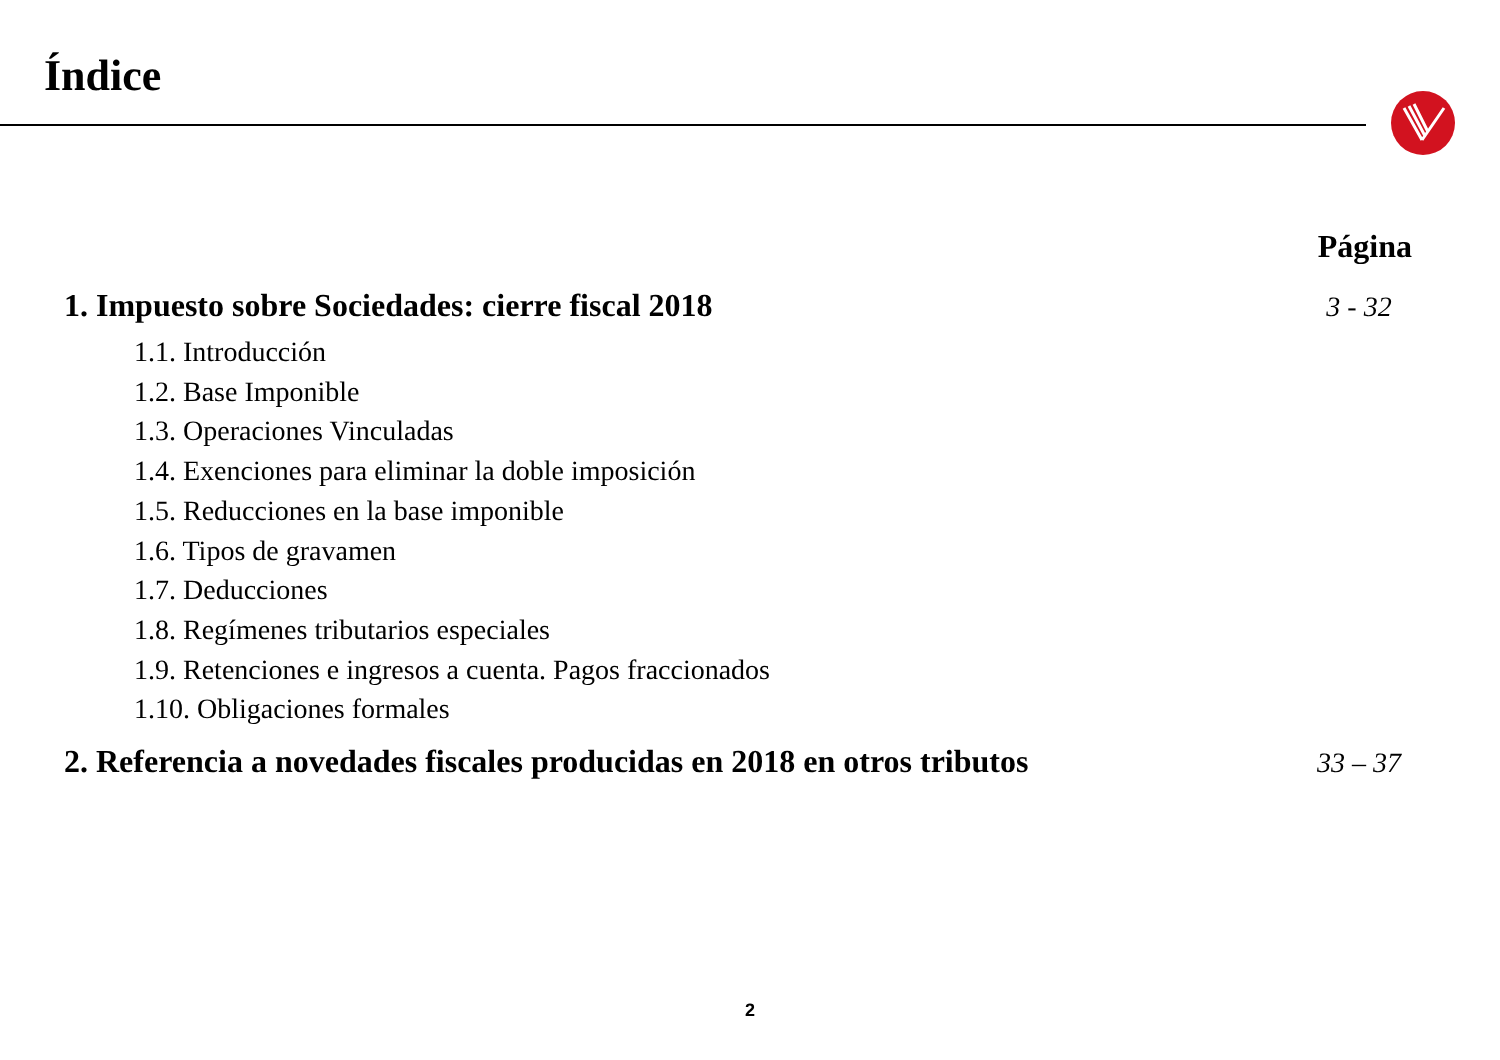Índice
Página
1. Impuesto sobre Sociedades: cierre fiscal 2018 3 - 32
1.1. Introducción
1.2. Base Imponible
1.3. Operaciones Vinculadas
1.4. Exenciones para eliminar la doble imposición
1.5. Reducciones en la base imponible
1.6. Tipos de gravamen
1.7. Deducciones
1.8. Regímenes tributarios especiales
1.9. Retenciones e ingresos a cuenta. Pagos fraccionados
1.10. Obligaciones formales
2. Referencia a novedades fiscales producidas en 2018 en otros tributos 33 – 37
2